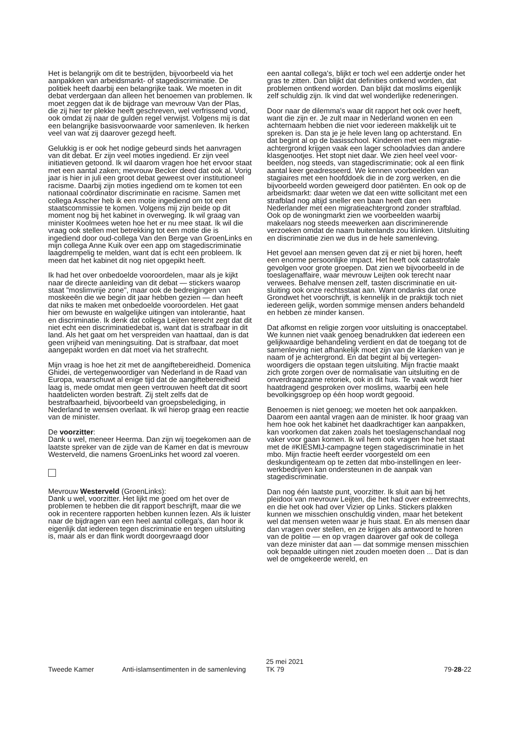Het is belangrijk om dit te bestrijden, bijvoorbeeld via het aanpakken van arbeidsmarkt- of stagediscriminatie. De politiek heeft daarbij een belangrijke taak. We moeten in dit debat verdergaan dan alleen het benoemen van proble­men. Ik moet zeggen dat ik de bijdrage van mevrouw Van der Plas, die zij hier ter plekke heeft geschreven, wel verfris­send vond, ook omdat zij naar de gulden regel verwijst. Volgens mij is dat een belangrijke basisvoorwaarde voor samenleven. Ik herken veel van wat zij daarover gezegd heeft.
Gelukkig is er ook het nodige gebeurd sinds het aanvragen van dit debat. Er zijn veel moties ingediend. Er zijn veel initiatieven getoond. Ik wil daarom vragen hoe het ervoor staat met een aantal zaken; mevrouw Becker deed dat ook al. Vorig jaar is hier in juli een groot debat geweest over institutioneel racisme. Daarbij zijn moties ingediend om te komen tot een nationaal coördinator discriminatie en racisme. Samen met collega Asscher heb ik een motie ingediend om tot een staatscommissie te komen. Volgens mij zijn beide op dit moment nog bij het kabinet in overwe­ging. Ik wil graag van minister Koolmees weten hoe het er nu mee staat. Ik wil die vraag ook stellen met betrekking tot een motie die is ingediend door oud-collega Van den Berge van GroenLinks en mijn collega Anne Kuik over een app om stagediscriminatie laagdrempelig te melden, want dat is echt een probleem. Ik meen dat het kabinet dit nog niet opgepikt heeft.
Ik had het over onbedoelde vooroordelen, maar als je kijkt naar de directe aanleiding van dit debat — stickers waarop staat "moslimvrije zone", maar ook de bedreigingen van moskeeën die we begin dit jaar hebben gezien — dan heeft dat niks te maken met onbedoelde vooroordelen. Het gaat hier om bewuste en walgelijke uitingen van intolerantie, haat en discriminatie. Ik denk dat collega Leijten terecht zegt dat dit niet echt een discriminatiedebat is, want dat is strafbaar in dit land. Als het gaat om het verspreiden van haattaal, dan is dat geen vrijheid van meningsuiting. Dat is strafbaar, dat moet aangepakt worden en dat moet via het strafrecht.
Mijn vraag is hoe het zit met de aangiftebereidheid. Domenica Ghidei, de vertegenwoordiger van Nederland in de Raad van Europa, waarschuwt al enige tijd dat de aan­giftebereidheid laag is, mede omdat men geen vertrouwen heeft dat dit soort haatdelicten worden bestraft. Zij stelt zelfs dat de bestrafbaarheid, bijvoorbeeld van groepsbele­diging, in Nederland te wensen overlaat. Ik wil hierop graag een reactie van de minister.
De voorzitter:
Dank u wel, meneer Heerma. Dan zijn wij toegekomen aan de laatste spreker van de zijde van de Kamer en dat is mevrouw Westerveld, die namens GroenLinks het woord zal voeren.
Mevrouw Westerveld (GroenLinks):
Dank u wel, voorzitter. Het lijkt me goed om het over de problemen te hebben die dit rapport beschrijft, maar die we ook in recentere rapporten hebben kunnen lezen. Als ik luister naar de bijdragen van een heel aantal collega's, dan hoor ik eigenlijk dat iedereen tegen discriminatie en tegen uitsluiting is, maar als er dan flink wordt doorgevraagd door
een aantal collega's, blijkt er toch wel een addertje onder het gras te zitten. Dan blijkt dat definities ontkend worden, dat problemen ontkend worden. Dan blijkt dat moslims eigenlijk zelf schuldig zijn. Ik vind dat wel wonderlijke redeneringen.
Door naar de dilemma's waar dit rapport het ook over heeft, want die zijn er. Je zult maar in Nederland wonen en een achternaam hebben die niet voor iedereen makkelijk uit te spreken is. Dan sta je je hele leven lang op achterstand. En dat begint al op de basisschool. Kinderen met een migratie­achtergrond krijgen vaak een lager schooladvies dan andere klasgenootjes. Het stopt niet daar. We zien heel veel voor­beelden, nog steeds, van stagediscriminatie; ook al een flink aantal keer geadresseerd. We kennen voorbeelden van stagiaires met een hoofddoek die in de zorg werken, en die bijvoorbeeld worden geweigerd door patiënten. En ook op de arbeidsmarkt: daar weten we dat een witte sollicitant met een strafblad nog altijd sneller een baan heeft dan een Nederlander met een migratieachtergrond zonder strafblad. Ook op de woningmarkt zien we voorbeelden waarbij makelaars nog steeds meewerken aan discriminerende verzoeken omdat de naam buitenlands zou klinken. Uitslui­ting en discriminatie zien we dus in de hele samenleving.
Het gevoel aan mensen geven dat zij er niet bij horen, heeft een enorme persoonlijke impact. Het heeft ook catastrofale gevolgen voor grote groepen. Dat zien we bijvoorbeeld in de toeslagenaffaire, waar mevrouw Leijten ook terecht naar verwees. Behalve mensen zelf, tasten discriminatie en uit­sluiting ook onze rechtsstaat aan. Want ondanks dat onze Grondwet het voorschrijft, is kennelijk in de praktijk toch niet iedereen gelijk, worden sommige mensen anders behandeld en hebben ze minder kansen.
Dat afkomst en religie zorgen voor uitsluiting is onaccepta­bel. We kunnen niet vaak genoeg benadrukken dat iedereen een gelijkwaardige behandeling verdient en dat de toegang tot de samenleving niet afhankelijk moet zijn van de klanken van je naam of je achtergrond. En dat begint al bij vertegen­woordigers die opstaan tegen uitsluiting. Mijn fractie maakt zich grote zorgen over de normalisatie van uitsluiting en de onverdraagzame retoriek, ook in dit huis. Te vaak wordt hier haatdragend gesproken over moslims, waarbij een hele bevolkingsgroep op één hoop wordt gegooid.
Benoemen is niet genoeg; we moeten het ook aanpakken. Daarom een aantal vragen aan de minister. Ik hoor graag van hem hoe ook het kabinet het daadkrachtiger kan aan­pakken, kan voorkomen dat zaken zoals het toeslagenschan­daal nog vaker voor gaan komen. Ik wil hem ook vragen hoe het staat met de #KIESMIJ-campagne tegen stagedis­criminatie in het mbo. Mijn fractie heeft eerder voorgesteld om een deskundigenteam op te zetten dat mbo-instellingen en leer-werkbedrijven kan ondersteunen in de aanpak van stagediscriminatie.
Dan nog één laatste punt, voorzitter. Ik sluit aan bij het pleidooi van mevrouw Leijten, die het had over extreem­rechts, en die het ook had over Vizier op Links. Stickers plakken kunnen we misschien onschuldig vinden, maar het betekent wel dat mensen weten waar je huis staat. En als mensen daar dan vragen over stellen, en ze krijgen als antwoord te horen van de politie — en op vragen daarover gaf ook de collega van deze minister dat aan — dat som­mige mensen misschien ook bepaalde uitingen niet zouden moeten doen ... Dat is dan wel de omgekeerde wereld, en
Tweede Kamer Anti-islamsentimenten in de samenleving
25 mei 2021
TK 79
79-28-22